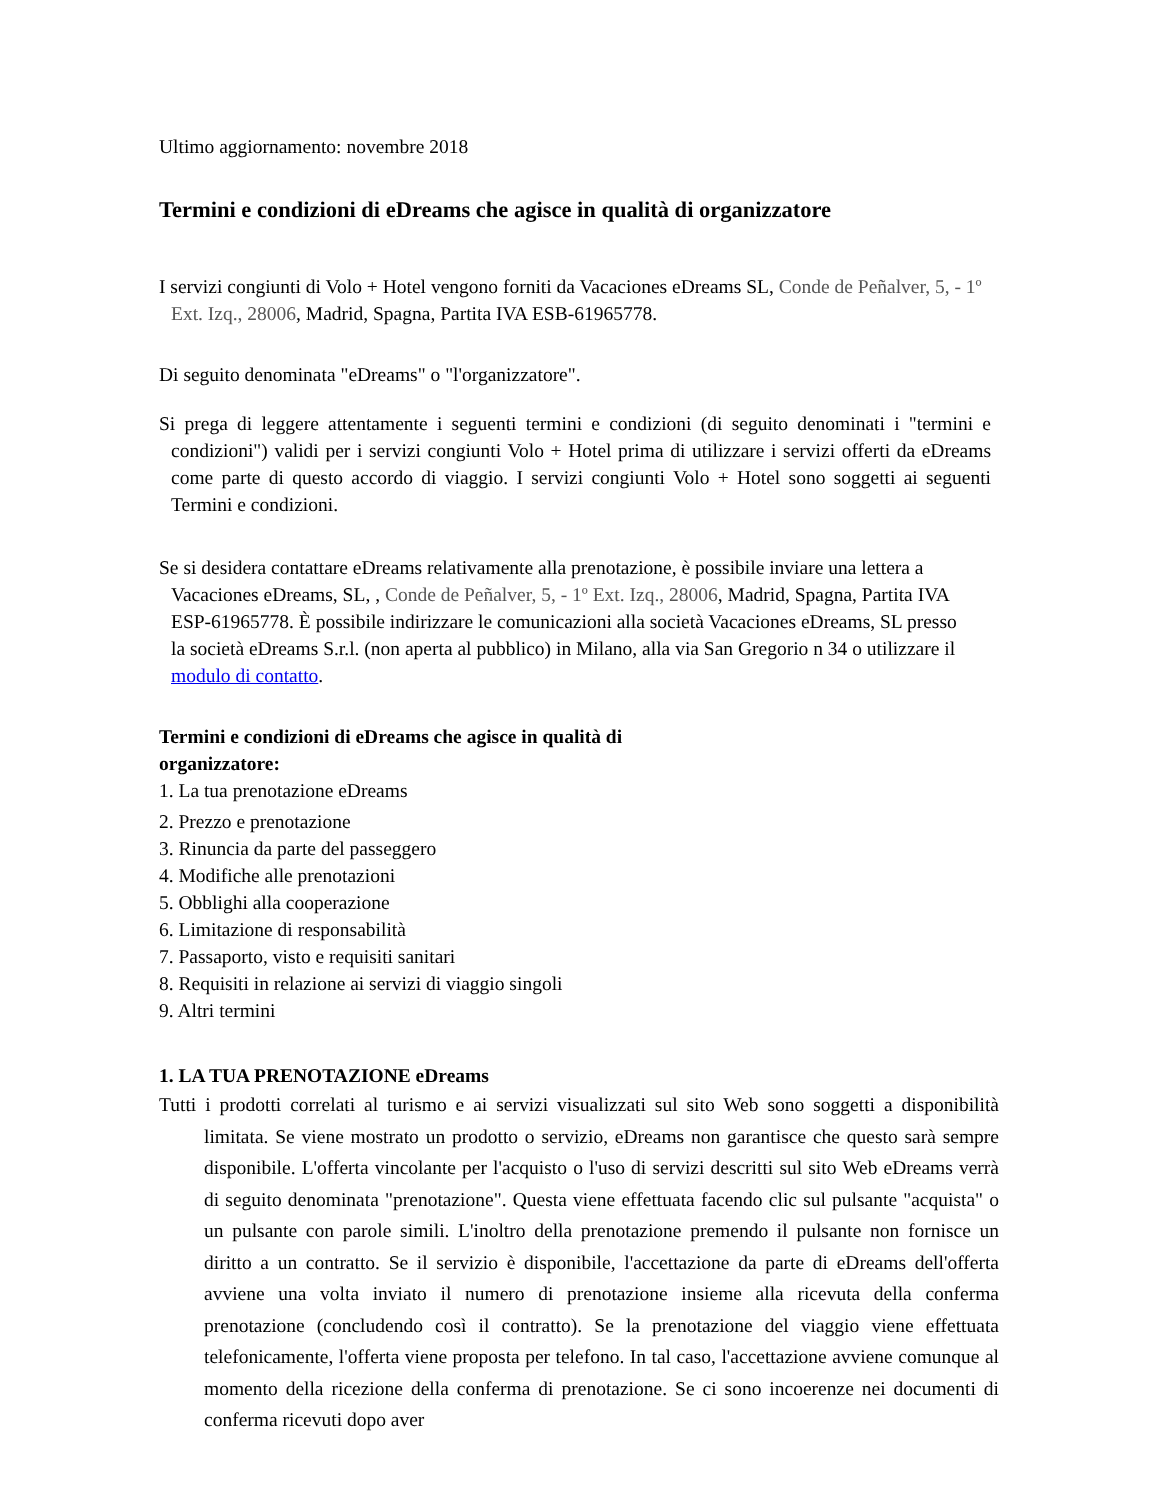Ultimo aggiornamento: novembre 2018
Termini e condizioni di eDreams che agisce in qualità di organizzatore
I servizi congiunti di Volo + Hotel vengono forniti da Vacaciones eDreams SL, Conde de Peñalver, 5, - 1º Ext. Izq., 28006, Madrid, Spagna, Partita IVA ESB-61965778.
Di seguito denominata "eDreams" o "l'organizzatore".
Si prega di leggere attentamente i seguenti termini e condizioni (di seguito denominati i "termini e condizioni") validi per i servizi congiunti Volo + Hotel prima di utilizzare i servizi offerti da eDreams come parte di questo accordo di viaggio. I servizi congiunti Volo + Hotel sono soggetti ai seguenti Termini e condizioni.
Se si desidera contattare eDreams relativamente alla prenotazione, è possibile inviare una lettera a Vacaciones eDreams, SL, , Conde de Peñalver, 5, - 1º Ext. Izq., 28006, Madrid, Spagna, Partita IVA ESP-61965778. È possibile indirizzare le comunicazioni alla società Vacaciones eDreams, SL presso la società eDreams S.r.l. (non aperta al pubblico) in Milano, alla via San Gregorio n 34 o utilizzare il modulo di contatto.
Termini e condizioni di eDreams che agisce in qualità di organizzatore:
1. La tua prenotazione eDreams
2. Prezzo e prenotazione
3. Rinuncia da parte del passeggero
4. Modifiche alle prenotazioni
5. Obblighi alla cooperazione
6. Limitazione di responsabilità
7. Passaporto, visto e requisiti sanitari
8. Requisiti in relazione ai servizi di viaggio singoli
9. Altri termini
1. LA TUA PRENOTAZIONE eDreams
Tutti i prodotti correlati al turismo e ai servizi visualizzati sul sito Web sono soggetti a disponibilità limitata. Se viene mostrato un prodotto o servizio, eDreams non garantisce che questo sarà sempre disponibile. L'offerta vincolante per l'acquisto o l'uso di servizi descritti sul sito Web eDreams verrà di seguito denominata "prenotazione". Questa viene effettuata facendo clic sul pulsante "acquista" o un pulsante con parole simili. L'inoltro della prenotazione premendo il pulsante non fornisce un diritto a un contratto. Se il servizio è disponibile, l'accettazione da parte di eDreams dell'offerta avviene una volta inviato il numero di prenotazione insieme alla ricevuta della conferma prenotazione (concludendo così il contratto). Se la prenotazione del viaggio viene effettuata telefonicamente, l'offerta viene proposta per telefono. In tal caso, l'accettazione avviene comunque al momento della ricezione della conferma di prenotazione. Se ci sono incoerenze nei documenti di conferma ricevuti dopo aver